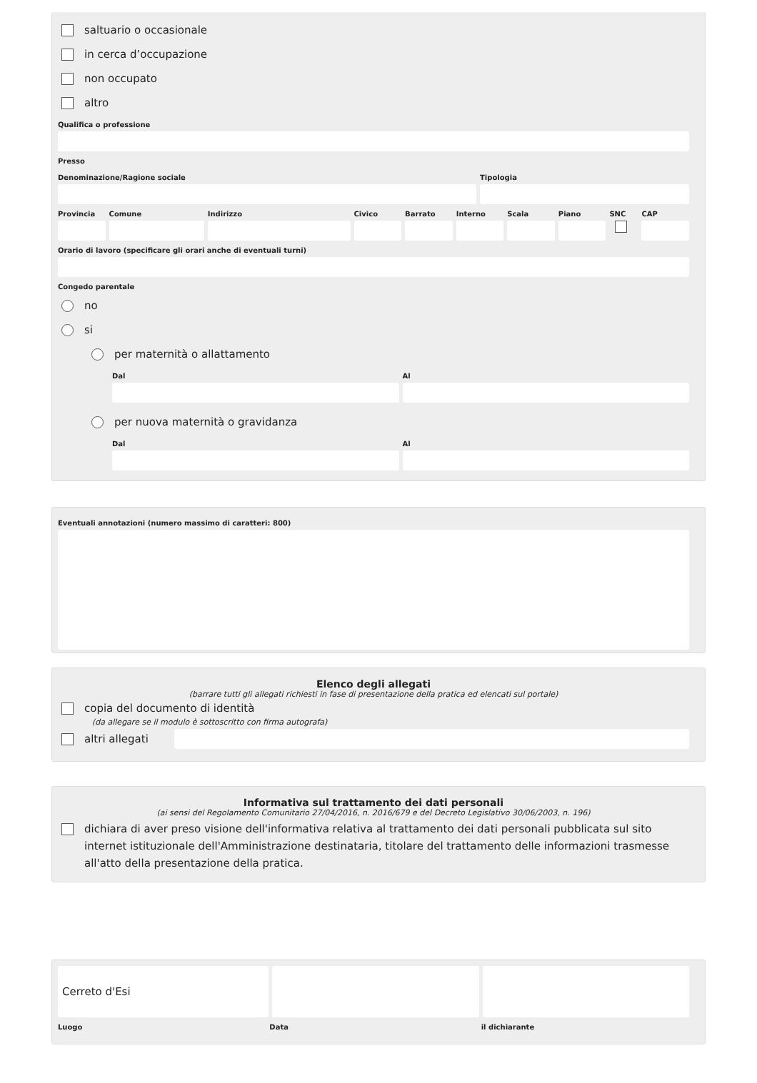saltuario o occasionale
in cerca d’occupazione
non occupato
altro
Qualifica o professione
Presso
Denominazione/Ragione sociale Tipologia
Provincia Comune Indirizzo Civico Barrato Interno Scala Piano SNC CAP
Orario di lavoro (specificare gli orari anche di eventuali turni)
Congedo parentale
no
si
per maternità o allattamento
Dal Al
per nuova maternità o gravidanza
Dal Al
Eventuali annotazioni (numero massimo di caratteri: 800)
Elenco degli allegati
(barrare tutti gli allegati richiesti in fase di presentazione della pratica ed elencati sul portale)
copia del documento di identità
(da allegare se il modulo è sottoscritto con firma autografa)
altri allegati
Informativa sul trattamento dei dati personali
(ai sensi del Regolamento Comunitario 27/04/2016, n. 2016/679 e del Decreto Legislativo 30/06/2003, n. 196)
dichiara di aver preso visione dell'informativa relativa al trattamento dei dati personali pubblicata sul sito internet istituzionale dell'Amministrazione destinataria, titolare del trattamento delle informazioni trasmesse all'atto della presentazione della pratica.
Cerreto d'Esi
Luogo Data il dichiarante